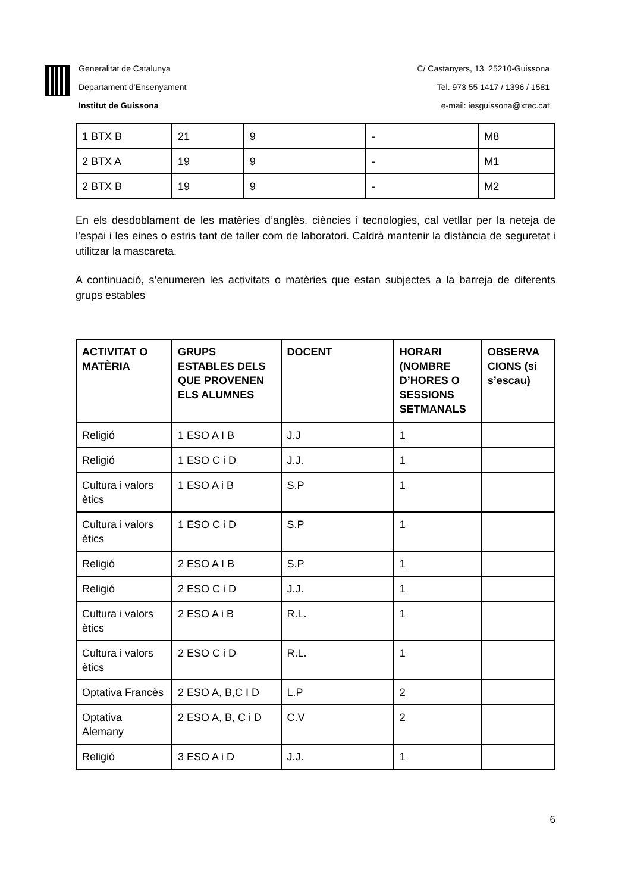Generalitat de Catalunya
Departament d’Ensenyament
Institut de Guissona
C/ Castanyers, 13. 25210-Guissona
Tel. 973 55 1417 / 1396 / 1581
e-mail: iesguissona@xtec.cat
| 1 BTX B | 21 | 9 | - | M8 |
| 2 BTX A | 19 | 9 | - | M1 |
| 2 BTX B | 19 | 9 | - | M2 |
En els desdoblament de les matèries d’anglès, ciències i tecnologies, cal vetllar per la neteja de l’espai i les eines o estris tant de taller com de laboratori. Caldrà mantenir la distància de seguretat i utilitzar la mascareta.
A continuació, s’enumeren les activitats o matèries que estan subjectes a la barreja de diferents grups estables
| ACTIVITAT O MATÈRIA | GRUPS ESTABLES DELS QUE PROVENEN ELS ALUMNES | DOCENT | HORARI (NOMBRE D’HORES O SESSIONS SETMANALS | OBSERVA CIONS (si s’escau) |
| --- | --- | --- | --- | --- |
| Religió | 1 ESO A I B | J.J | 1 | |
| Religió | 1 ESO C i D | J.J. | 1 | |
| Cultura i valors ètics | 1 ESO A i B | S.P | 1 | |
| Cultura i valors ètics | 1 ESO C i D | S.P | 1 | |
| Religió | 2 ESO A I B | S.P | 1 | |
| Religió | 2 ESO C i D | J.J. | 1 | |
| Cultura i valors ètics | 2 ESO A i B | R.L. | 1 | |
| Cultura i valors ètics | 2 ESO C i D | R.L. | 1 | |
| Optativa Francès | 2 ESO A, B,C I D | L.P | 2 | |
| Optativa Alemany | 2 ESO A, B, C i D | C.V | 2 | |
| Religió | 3 ESO A i D | J.J. | 1 | |
6